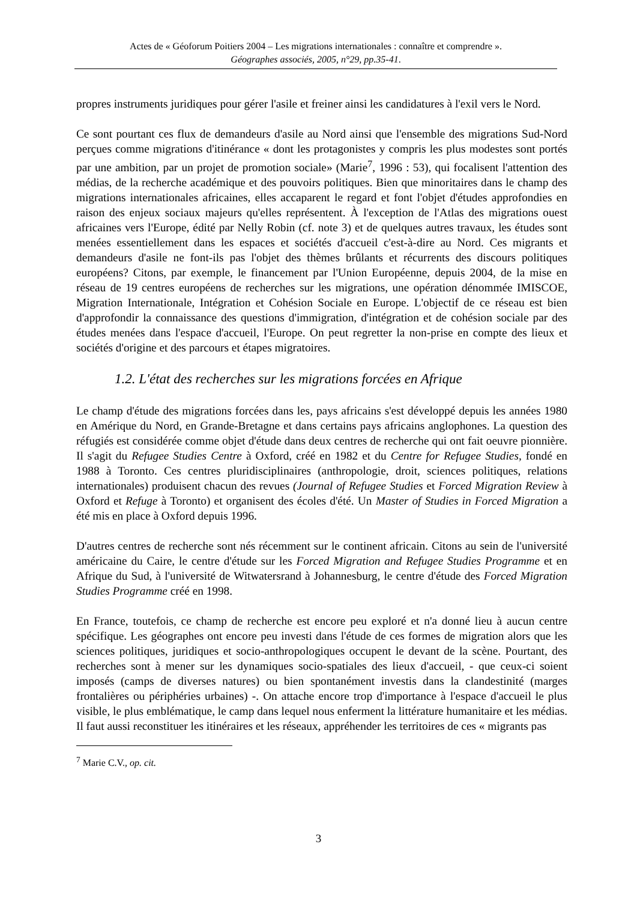Actes de « Géoforum Poitiers 2004 – Les migrations internationales : connaître et comprendre ».
Géographes associés, 2005, n°29, pp.35-41.
propres instruments juridiques pour gérer l'asile et freiner ainsi les candidatures à l'exil vers le Nord.
Ce sont pourtant ces flux de demandeurs d'asile au Nord ainsi que l'ensemble des migrations Sud-Nord perçues comme migrations d'itinérance « dont les protagonistes y compris les plus modestes sont portés par une ambition, par un projet de promotion sociale» (Marie<sup>7</sup>, 1996 : 53), qui focalisent l'attention des médias, de la recherche académique et des pouvoirs politiques. Bien que minoritaires dans le champ des migrations internationales africaines, elles accaparent le regard et font l'objet d'études approfondies en raison des enjeux sociaux majeurs qu'elles représentent. À l'exception de l'Atlas des migrations ouest africaines vers l'Europe, édité par Nelly Robin (cf. note 3) et de quelques autres travaux, les études sont menées essentiellement dans les espaces et sociétés d'accueil c'est-à-dire au Nord. Ces migrants et demandeurs d'asile ne font-ils pas l'objet des thèmes brûlants et récurrents des discours politiques européens? Citons, par exemple, le financement par l'Union Européenne, depuis 2004, de la mise en réseau de 19 centres européens de recherches sur les migrations, une opération dénommée IMISCOE, Migration Internationale, Intégration et Cohésion Sociale en Europe. L'objectif de ce réseau est bien d'approfondir la connaissance des questions d'immigration, d'intégration et de cohésion sociale par des études menées dans l'espace d'accueil, l'Europe. On peut regretter la non-prise en compte des lieux et sociétés d'origine et des parcours et étapes migratoires.
1.2. L'état des recherches sur les migrations forcées en Afrique
Le champ d'étude des migrations forcées dans les, pays africains s'est développé depuis les années 1980 en Amérique du Nord, en Grande-Bretagne et dans certains pays africains anglophones. La question des réfugiés est considérée comme objet d'étude dans deux centres de recherche qui ont fait oeuvre pionnière. Il s'agit du Refugee Studies Centre à Oxford, créé en 1982 et du Centre for Refugee Studies, fondé en 1988 à Toronto. Ces centres pluridisciplinaires (anthropologie, droit, sciences politiques, relations internationales) produisent chacun des revues (Journal of Refugee Studies et Forced Migration Review à Oxford et Refuge à Toronto) et organisent des écoles d'été. Un Master of Studies in Forced Migration a été mis en place à Oxford depuis 1996.
D'autres centres de recherche sont nés récemment sur le continent africain. Citons au sein de l'université américaine du Caire, le centre d'étude sur les Forced Migration and Refugee Studies Programme et en Afrique du Sud, à l'université de Witwatersrand à Johannesburg, le centre d'étude des Forced Migration Studies Programme créé en 1998.
En France, toutefois, ce champ de recherche est encore peu exploré et n'a donné lieu à aucun centre spécifique. Les géographes ont encore peu investi dans l'étude de ces formes de migration alors que les sciences politiques, juridiques et socio-anthropologiques occupent le devant de la scène. Pourtant, des recherches sont à mener sur les dynamiques socio-spatiales des lieux d'accueil, - que ceux-ci soient imposés (camps de diverses natures) ou bien spontanément investis dans la clandestinité (marges frontalières ou périphéries urbaines) -. On attache encore trop d'importance à l'espace d'accueil le plus visible, le plus emblématique, le camp dans lequel nous enferment la littérature humanitaire et les médias. Il faut aussi reconstituer les itinéraires et les réseaux, appréhender les territoires de ces « migrants pas
<sup>7</sup> Marie C.V., op. cit.
3